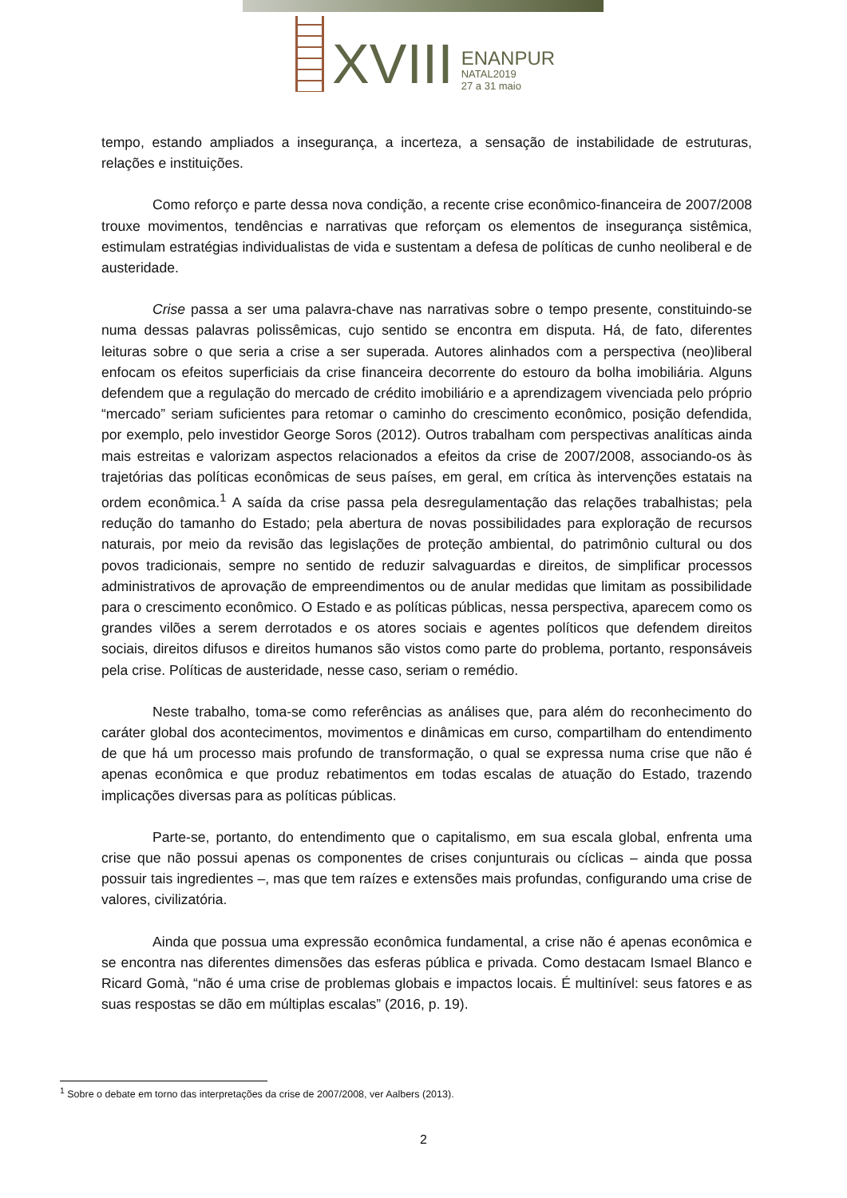XVIII
ENANPUR
NATAL2019
27 a 31 maio
tempo, estando ampliados a insegurança, a incerteza, a sensação de instabilidade de estruturas, relações e instituições.
Como reforço e parte dessa nova condição, a recente crise econômico-financeira de 2007/2008 trouxe movimentos, tendências e narrativas que reforçam os elementos de insegurança sistêmica, estimulam estratégias individualistas de vida e sustentam a defesa de políticas de cunho neoliberal e de austeridade.
Crise passa a ser uma palavra-chave nas narrativas sobre o tempo presente, constituindo-se numa dessas palavras polissêmicas, cujo sentido se encontra em disputa. Há, de fato, diferentes leituras sobre o que seria a crise a ser superada. Autores alinhados com a perspectiva (neo)liberal enfocam os efeitos superficiais da crise financeira decorrente do estouro da bolha imobiliária. Alguns defendem que a regulação do mercado de crédito imobiliário e a aprendizagem vivenciada pelo próprio “mercado” seriam suficientes para retomar o caminho do crescimento econômico, posição defendida, por exemplo, pelo investidor George Soros (2012). Outros trabalham com perspectivas analíticas ainda mais estreitas e valorizam aspectos relacionados a efeitos da crise de 2007/2008, associando-os às trajetórias das políticas econômicas de seus países, em geral, em crítica às intervenções estatais na ordem econômica.<sup>1</sup> A saída da crise passa pela desregulamentação das relações trabalhistas; pela redução do tamanho do Estado; pela abertura de novas possibilidades para exploração de recursos naturais, por meio da revisão das legislações de proteção ambiental, do patrimônio cultural ou dos povos tradicionais, sempre no sentido de reduzir salvaguardas e direitos, de simplificar processos administrativos de aprovação de empreendimentos ou de anular medidas que limitam as possibilidade para o crescimento econômico. O Estado e as políticas públicas, nessa perspectiva, aparecem como os grandes vilões a serem derrotados e os atores sociais e agentes políticos que defendem direitos sociais, direitos difusos e direitos humanos são vistos como parte do problema, portanto, responsáveis pela crise. Políticas de austeridade, nesse caso, seriam o remédio.
Neste trabalho, toma-se como referências as análises que, para além do reconhecimento do caráter global dos acontecimentos, movimentos e dinâmicas em curso, compartilham do entendimento de que há um processo mais profundo de transformação, o qual se expressa numa crise que não é apenas econômica e que produz rebatimentos em todas escalas de atuação do Estado, trazendo implicações diversas para as políticas públicas.
Parte-se, portanto, do entendimento que o capitalismo, em sua escala global, enfrenta uma crise que não possui apenas os componentes de crises conjunturais ou cíclicas – ainda que possa possuir tais ingredientes –, mas que tem raízes e extensões mais profundas, configurando uma crise de valores, civilizatória.
Ainda que possua uma expressão econômica fundamental, a crise não é apenas econômica e se encontra nas diferentes dimensões das esferas pública e privada. Como destacam Ismael Blanco e Ricard Gomà, “não é uma crise de problemas globais e impactos locais. É multinível: seus fatores e as suas respostas se dão em múltiplas escalas” (2016, p. 19).
<sup>1</sup> Sobre o debate em torno das interpretações da crise de 2007/2008, ver Aalbers (2013).
2